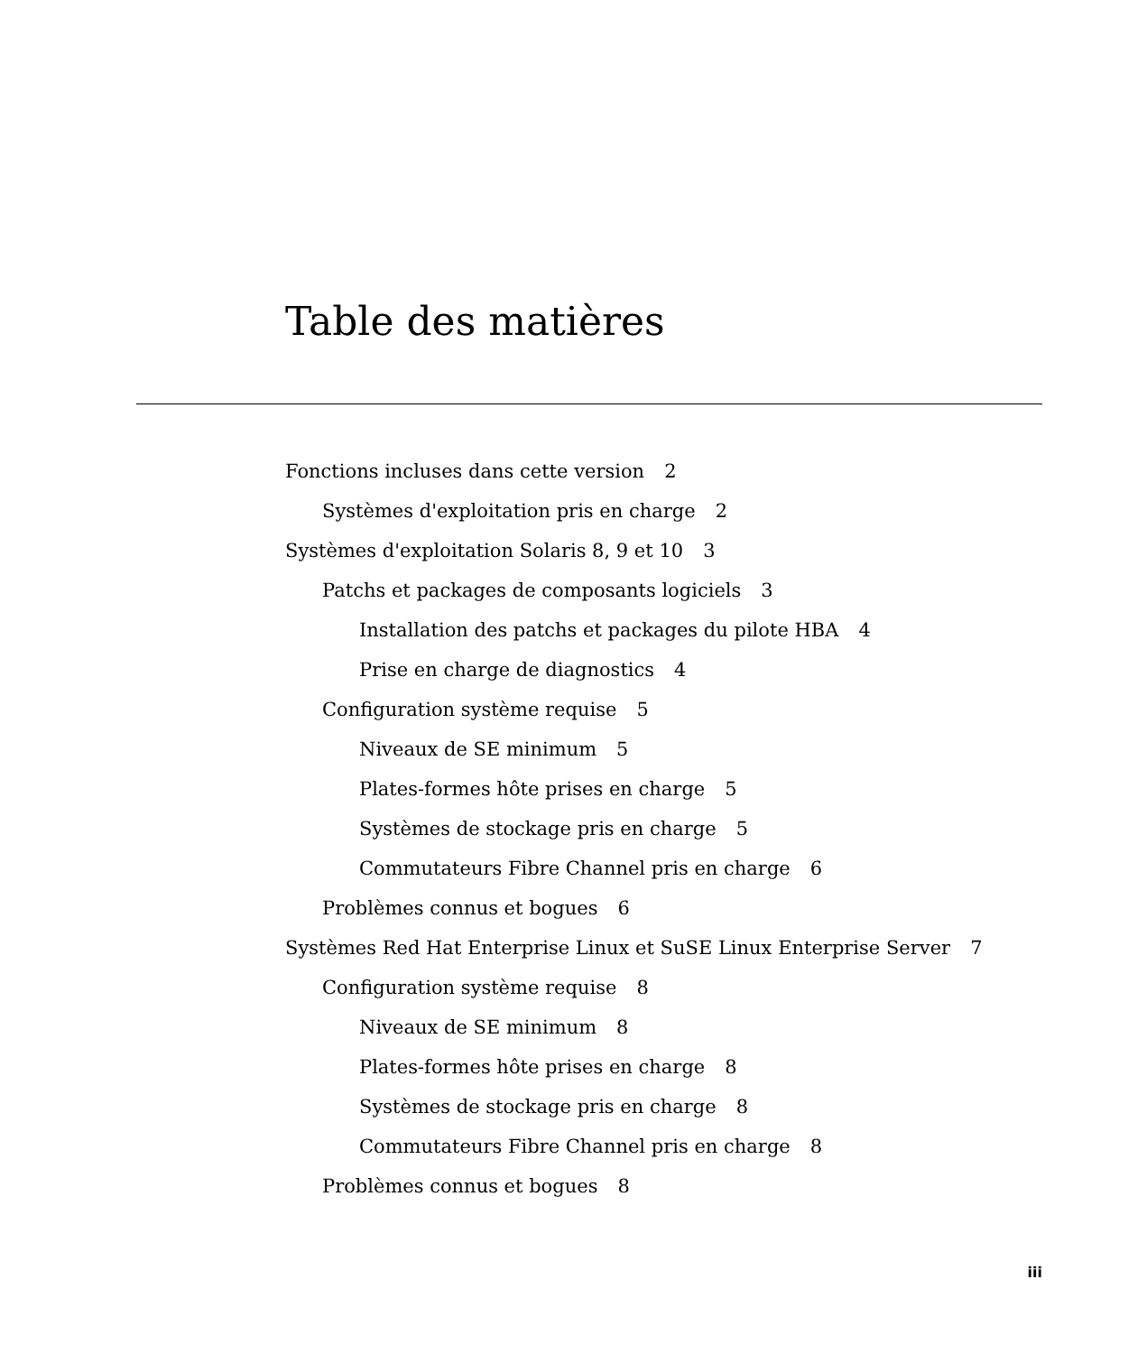Table des matières
Fonctions incluses dans cette version 2
Systèmes d'exploitation pris en charge 2
Systèmes d'exploitation Solaris 8, 9 et 10 3
Patchs et packages de composants logiciels 3
Installation des patchs et packages du pilote HBA 4
Prise en charge de diagnostics 4
Configuration système requise 5
Niveaux de SE minimum 5
Plates-formes hôte prises en charge 5
Systèmes de stockage pris en charge 5
Commutateurs Fibre Channel pris en charge 6
Problèmes connus et bogues 6
Systèmes Red Hat Enterprise Linux et SuSE Linux Enterprise Server 7
Configuration système requise 8
Niveaux de SE minimum 8
Plates-formes hôte prises en charge 8
Systèmes de stockage pris en charge 8
Commutateurs Fibre Channel pris en charge 8
Problèmes connus et bogues 8
iii